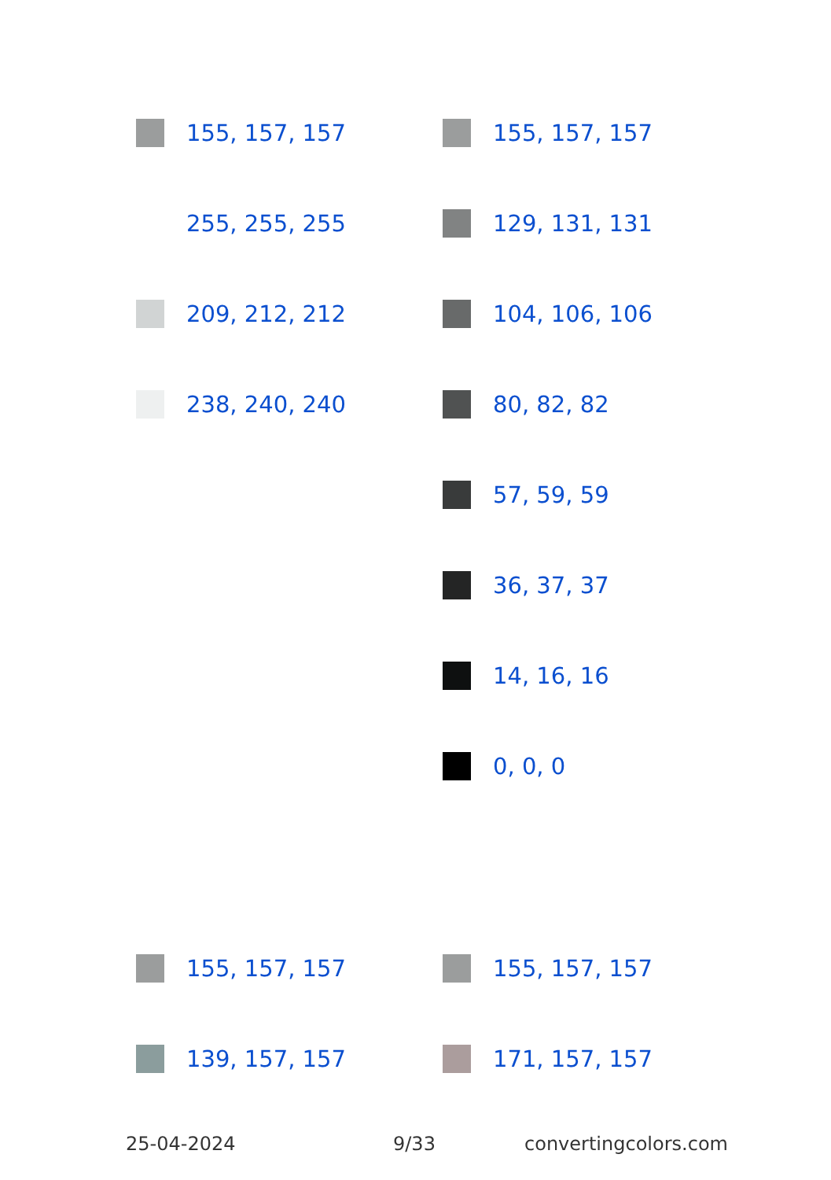155, 157, 157 155, 157, 157
255, 255, 255 129, 131, 131
209, 212, 212 104, 106, 106
238, 240, 240 80, 82, 82
57, 59, 59
36, 37, 37
14, 16, 16
0, 0, 0
155, 157, 157 155, 157, 157
139, 157, 157 171, 157, 157
25-04-2024 9/33 convertingcolors.com